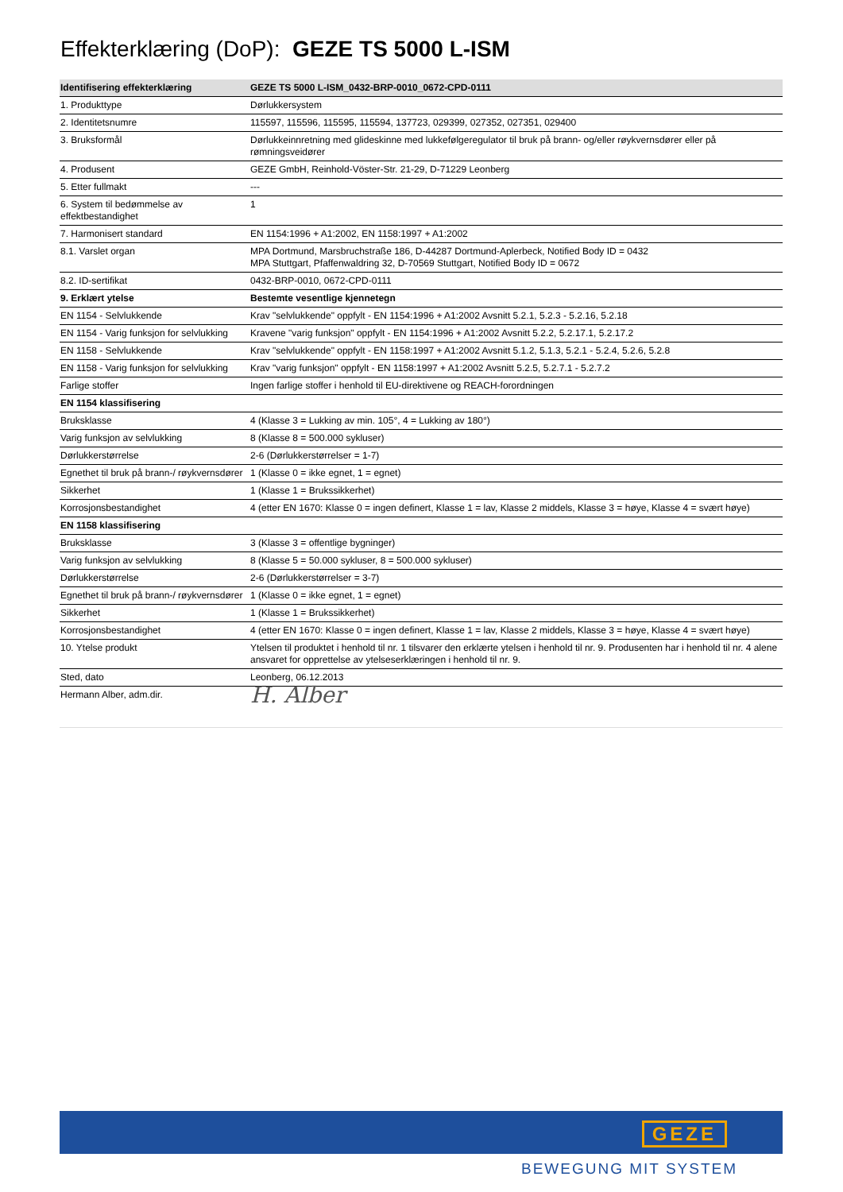Effekterklæring (DoP): GEZE TS 5000 L-ISM
| Identifisering effekterklæring | GEZE TS 5000 L-ISM_0432-BRP-0010_0672-CPD-0111 |
| --- | --- |
| 1. Produkttype | Dørlukkersystem |
| 2. Identitetsnumre | 115597, 115596, 115595, 115594, 137723, 029399, 027352, 027351, 029400 |
| 3. Bruksformål | Dørlukkeinnretning med glideskinne med lukkefølgeregulator til bruk på brann- og/eller røykvernsdører eller på rømningsveidører |
| 4. Produsent | GEZE GmbH, Reinhold-Vöster-Str. 21-29, D-71229 Leonberg |
| 5. Etter fullmakt | --- |
| 6. System til bedømmelse av effektbestandighet | 1 |
| 7. Harmonisert standard | EN 1154:1996 + A1:2002, EN 1158:1997 + A1:2002 |
| 8.1. Varslet organ | MPA Dortmund, Marsbruchstraße 186, D-44287 Dortmund-Aplerbeck, Notified Body ID = 0432 MPA Stuttgart, Pfaffenwaldring 32, D-70569 Stuttgart, Notified Body ID = 0672 |
| 8.2. ID-sertifikat | 0432-BRP-0010, 0672-CPD-0111 |
| 9. Erklært ytelse | Bestemte vesentlige kjennetegn |
| EN 1154 - Selvlukkende | Krav "selvlukkende" oppfylt - EN 1154:1996 + A1:2002 Avsnitt 5.2.1, 5.2.3 - 5.2.16, 5.2.18 |
| EN 1154 - Varig funksjon for selvlukking | Kravene "varig funksjon" oppfylt - EN 1154:1996 + A1:2002 Avsnitt 5.2.2, 5.2.17.1, 5.2.17.2 |
| EN 1158 - Selvlukkende | Krav "selvlukkende" oppfylt - EN 1158:1997 + A1:2002 Avsnitt 5.1.2, 5.1.3, 5.2.1 - 5.2.4, 5.2.6, 5.2.8 |
| EN 1158 - Varig funksjon for selvlukking | Krav "varig funksjon" oppfylt - EN 1158:1997 + A1:2002 Avsnitt 5.2.5, 5.2.7.1 - 5.2.7.2 |
| Farlige stoffer | Ingen farlige stoffer i henhold til EU-direktivene og REACH-forordningen |
| EN 1154 klassifisering | |
| Bruksklasse | 4 (Klasse 3 = Lukking av min. 105°, 4 = Lukking av 180°) |
| Varig funksjon av selvlukking | 8 (Klasse 8 = 500.000 sykluser) |
| Dørlukkerstørrelse | 2-6 (Dørlukkerstørrelser = 1-7) |
| Egnethet til bruk på brann-/ røykvernsdører | 1 (Klasse 0 = ikke egnet, 1 = egnet) |
| Sikkerhet | 1 (Klasse 1 = Brukssikkerhet) |
| Korrosjonsbestandighet | 4 (etter EN 1670: Klasse 0 = ingen definert, Klasse 1 = lav, Klasse 2 middels, Klasse 3 = høye, Klasse 4 = svært høye) |
| EN 1158 klassifisering | |
| Bruksklasse | 3 (Klasse 3 = offentlige bygninger) |
| Varig funksjon av selvlukking | 8 (Klasse 5 = 50.000 sykluser, 8 = 500.000 sykluser) |
| Dørlukkerstørrelse | 2-6 (Dørlukkerstørrelser = 3-7) |
| Egnethet til bruk på brann-/ røykvernsdører | 1 (Klasse 0 = ikke egnet, 1 = egnet) |
| Sikkerhet | 1 (Klasse 1 = Brukssikkerhet) |
| Korrosjonsbestandighet | 4 (etter EN 1670: Klasse 0 = ingen definert, Klasse 1 = lav, Klasse 2 middels, Klasse 3 = høye, Klasse 4 = svært høye) |
| 10. Ytelse produkt | Ytelsen til produktet i henhold til nr. 1 tilsvarer den erklærte ytelsen i henhold til nr. 9. Produsenten har i henhold til nr. 4 alene ansvaret for opprettelse av ytelseserklæringen i henhold til nr. 9. |
| Sted, dato | Leonberg, 06.12.2013 |
| Hermann Alber, adm.dir. | H. Alber |
GEZE
BEWEGUNG MIT SYSTEM